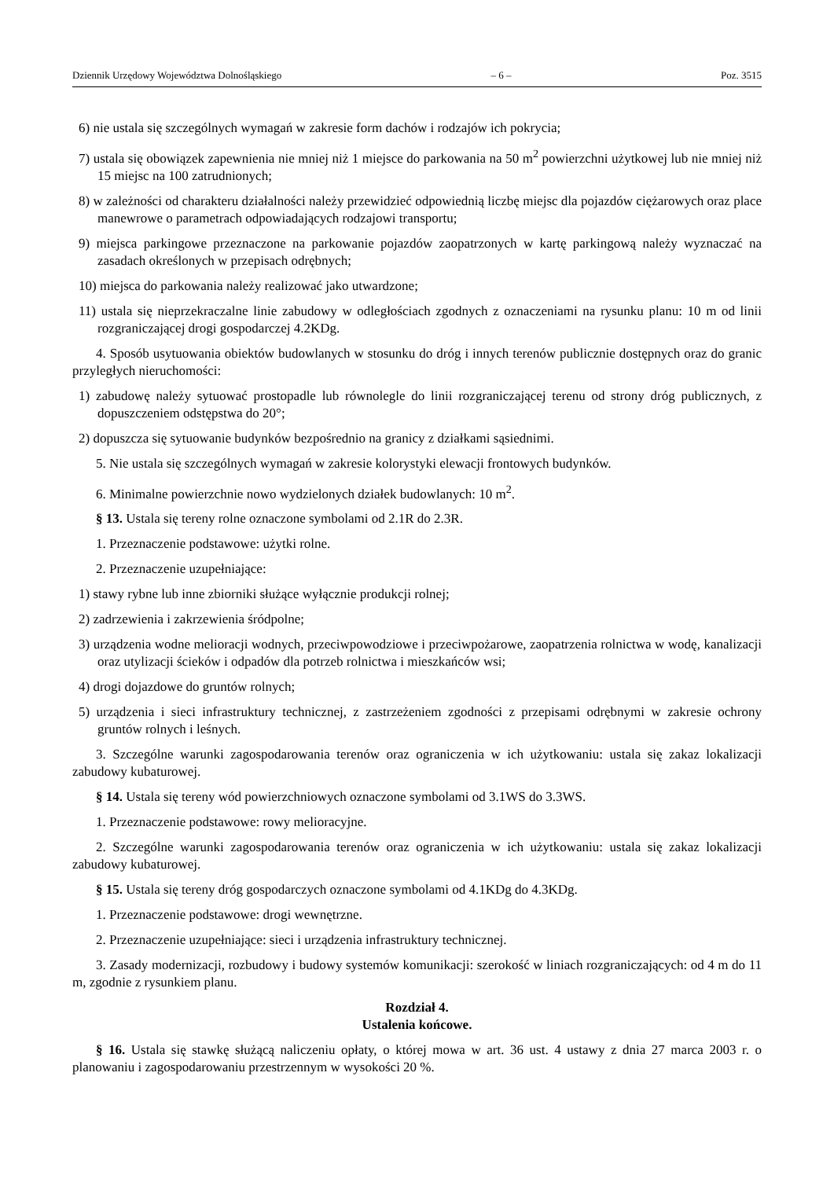Dziennik Urzędowy Województwa Dolnośląskiego – 6 – Poz. 3515
6) nie ustala się szczególnych wymagań w zakresie form dachów i rodzajów ich pokrycia;
7) ustala się obowiązek zapewnienia nie mniej niż 1 miejsce do parkowania na 50 m<sup>2</sup> powierzchni użytkowej lub nie mniej niż 15 miejsc na 100 zatrudnionych;
8) w zależności od charakteru działalności należy przewidzieć odpowiednią liczbę miejsc dla pojazdów ciężarowych oraz place manewrowe o parametrach odpowiadających rodzajowi transportu;
9) miejsca parkingowe przeznaczone na parkowanie pojazdów zaopatrzonych w kartę parkingową należy wyznaczać na zasadach określonych w przepisach odrębnych;
10) miejsca do parkowania należy realizować jako utwardzone;
11) ustala się nieprzekraczalne linie zabudowy w odległościach zgodnych z oznaczeniami na rysunku planu: 10 m od linii rozgraniczającej drogi gospodarczej 4.2KDg.
4. Sposób usytuowania obiektów budowlanych w stosunku do dróg i innych terenów publicznie dostępnych oraz do granic przyległych nieruchomości:
1) zabudowę należy sytuować prostopadle lub równolegle do linii rozgraniczającej terenu od strony dróg publicznych, z dopuszczeniem odstępstwa do 20°;
2) dopuszcza się sytuowanie budynków bezpośrednio na granicy z działkami sąsiednimi.
5. Nie ustala się szczególnych wymagań w zakresie kolorystyki elewacji frontowych budynków.
6. Minimalne powierzchnie nowo wydzielonych działek budowlanych: 10 m<sup>2</sup>.
§ 13. Ustala się tereny rolne oznaczone symbolami od 2.1R do 2.3R.
1. Przeznaczenie podstawowe: użytki rolne.
2. Przeznaczenie uzupełniające:
1) stawy rybne lub inne zbiorniki służące wyłącznie produkcji rolnej;
2) zadrzewienia i zakrzewienia śródpolne;
3) urządzenia wodne melioracji wodnych, przeciwpowodziowe i przeciwpożarowe, zaopatrzenia rolnictwa w wodę, kanalizacji oraz utylizacji ścieków i odpadów dla potrzeb rolnictwa i mieszkańców wsi;
4) drogi dojazdowe do gruntów rolnych;
5) urządzenia i sieci infrastruktury technicznej, z zastrzeżeniem zgodności z przepisami odrębnymi w zakresie ochrony gruntów rolnych i leśnych.
3. Szczególne warunki zagospodarowania terenów oraz ograniczenia w ich użytkowaniu: ustala się zakaz lokalizacji zabudowy kubaturowej.
§ 14. Ustala się tereny wód powierzchniowych oznaczone symbolami od 3.1WS do 3.3WS.
1. Przeznaczenie podstawowe: rowy melioracyjne.
2. Szczególne warunki zagospodarowania terenów oraz ograniczenia w ich użytkowaniu: ustala się zakaz lokalizacji zabudowy kubaturowej.
§ 15. Ustala się tereny dróg gospodarczych oznaczone symbolami od 4.1KDg do 4.3KDg.
1. Przeznaczenie podstawowe: drogi wewnętrzne.
2. Przeznaczenie uzupełniające: sieci i urządzenia infrastruktury technicznej.
3. Zasady modernizacji, rozbudowy i budowy systemów komunikacji: szerokość w liniach rozgraniczających: od 4 m do 11 m, zgodnie z rysunkiem planu.
Rozdział 4.
Ustalenia końcowe.
§ 16. Ustala się stawkę służącą naliczeniu opłaty, o której mowa w art. 36 ust. 4 ustawy z dnia 27 marca 2003 r. o planowaniu i zagospodarowaniu przestrzennym w wysokości 20 %.